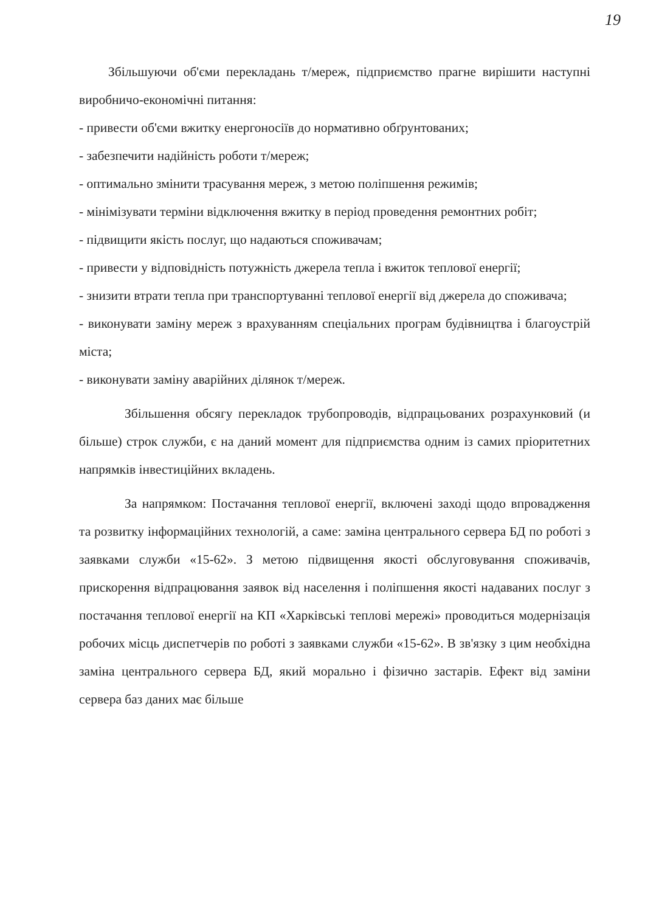19
Збільшуючи об'єми перекладань т/мереж, підприємство прагне вирішити наступні виробничо-економічні питання:
- привести об'єми вжитку енергоносіїв до нормативно обґрунтованих;
- забезпечити надійність роботи т/мереж;
- оптимально змінити трасування мереж, з метою поліпшення режимів;
- мінімізувати терміни відключення вжитку в період проведення ремонтних робіт;
- підвищити якість послуг, що надаються споживачам;
- привести у відповідність потужність джерела тепла і вжиток теплової енергії;
- знизити втрати тепла при транспортуванні теплової енергії від джерела до споживача;
- виконувати заміну мереж з врахуванням спеціальних програм будівництва і благоустрій міста;
- виконувати заміну аварійних ділянок т/мереж.
Збільшення обсягу перекладок трубопроводів, відпрацьованих розрахунковий (и більше) строк служби, є на даний момент для підприємства одним із самих пріоритетних напрямків інвестиційних вкладень.
За напрямком: Постачання теплової енергії, включені заході щодо впровадження та розвитку інформаційних технологій, а саме: заміна центрального сервера БД по роботі з заявками служби «15-62». З метою підвищення якості обслуговування споживачів, прискорення відпрацювання заявок від населення і поліпшення якості надаваних послуг з постачання теплової енергії на КП «Харківські теплові мережі» проводиться модернізація робочих місць диспетчерів по роботі з заявками служби «15-62». В зв'язку з цим необхідна заміна центрального сервера БД, який морально і фізично застарів. Ефект від заміни сервера баз даних має більше